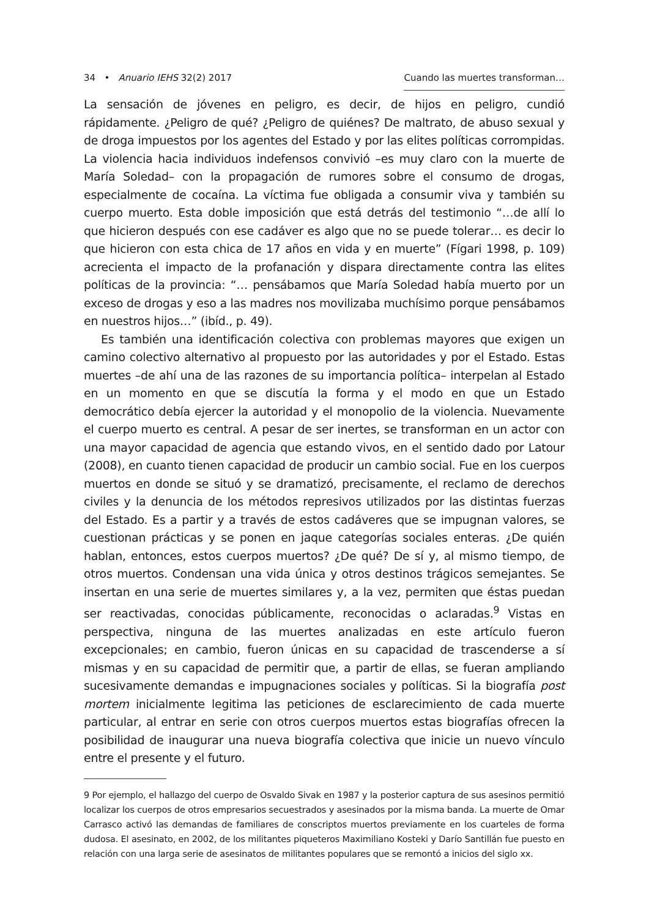34 • Anuario IEHS 32(2) 2017 Cuando las muertes transforman…
La sensación de jóvenes en peligro, es decir, de hijos en peligro, cundió rápidamente. ¿Peligro de qué? ¿Peligro de quiénes? De maltrato, de abuso sexual y de droga impuestos por los agentes del Estado y por las elites políticas corrompidas. La violencia hacia individuos indefensos convivió –es muy claro con la muerte de María Soledad– con la propagación de rumores sobre el consumo de drogas, especialmente de cocaína. La víctima fue obligada a consumir viva y también su cuerpo muerto. Esta doble imposición que está detrás del testimonio “…de allí lo que hicieron después con ese cadáver es algo que no se puede tolerar… es decir lo que hicieron con esta chica de 17 años en vida y en muerte” (Fígari 1998, p. 109) acrecienta el impacto de la profanación y dispara directamente contra las elites políticas de la provincia: “… pensábamos que María Soledad había muerto por un exceso de drogas y eso a las madres nos movilizaba muchísimo porque pensábamos en nuestros hijos…” (ibíd., p. 49).
Es también una identificación colectiva con problemas mayores que exigen un camino colectivo alternativo al propuesto por las autoridades y por el Estado. Estas muertes –de ahí una de las razones de su importancia política– interpelan al Estado en un momento en que se discutía la forma y el modo en que un Estado democrático debía ejercer la autoridad y el monopolio de la violencia. Nuevamente el cuerpo muerto es central. A pesar de ser inertes, se transforman en un actor con una mayor capacidad de agencia que estando vivos, en el sentido dado por Latour (2008), en cuanto tienen capacidad de producir un cambio social. Fue en los cuerpos muertos en donde se situó y se dramatizó, precisamente, el reclamo de derechos civiles y la denuncia de los métodos represivos utilizados por las distintas fuerzas del Estado. Es a partir y a través de estos cadáveres que se impugnan valores, se cuestionan prácticas y se ponen en jaque categorías sociales enteras. ¿De quién hablan, entonces, estos cuerpos muertos? ¿De qué? De sí y, al mismo tiempo, de otros muertos. Condensan una vida única y otros destinos trágicos semejantes. Se insertan en una serie de muertes similares y, a la vez, permiten que éstas puedan ser reactivadas, conocidas públicamente, reconocidas o aclaradas.<sup>9</sup> Vistas en perspectiva, ninguna de las muertes analizadas en este artículo fueron excepcionales; en cambio, fueron únicas en su capacidad de trascenderse a sí mismas y en su capacidad de permitir que, a partir de ellas, se fueran ampliando sucesivamente demandas e impugnaciones sociales y políticas. Si la biografía post mortem inicialmente legitima las peticiones de esclarecimiento de cada muerte particular, al entrar en serie con otros cuerpos muertos estas biografías ofrecen la posibilidad de inaugurar una nueva biografía colectiva que inicie un nuevo vínculo entre el presente y el futuro.
9 Por ejemplo, el hallazgo del cuerpo de Osvaldo Sivak en 1987 y la posterior captura de sus asesinos permitió localizar los cuerpos de otros empresarios secuestrados y asesinados por la misma banda. La muerte de Omar Carrasco activó las demandas de familiares de conscriptos muertos previamente en los cuarteles de forma dudosa. El asesinato, en 2002, de los militantes piqueteros Maximiliano Kosteki y Darío Santillán fue puesto en relación con una larga serie de asesinatos de militantes populares que se remontó a inicios del siglo xx.